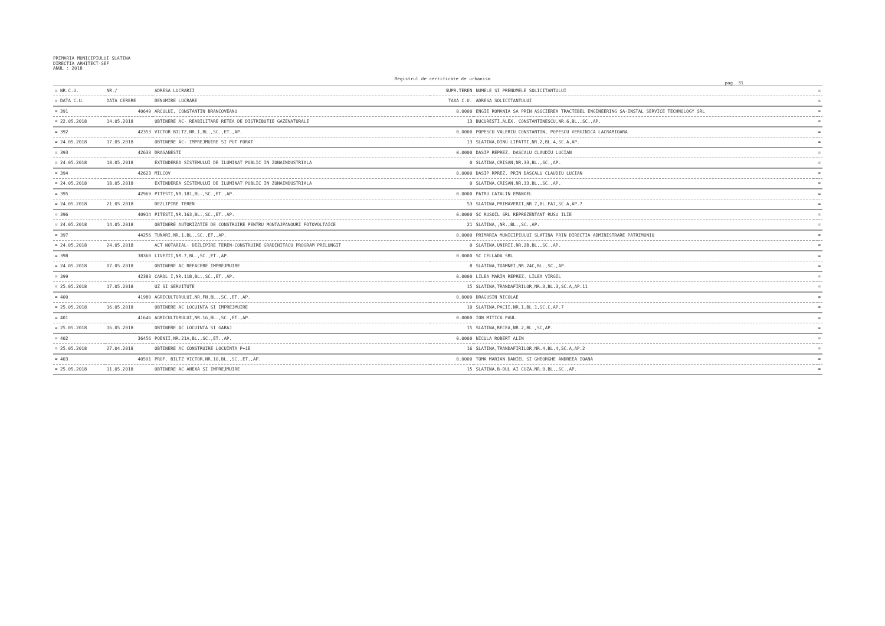PRIMARIA MUNICIPIULUI SLATINA
DIRECTIA ARHITECT-SEF
ANUL : 2018
Registrul de certificate de urbanism
pag. 31
| = NR.C.U. | NR./ | ADRESA LUCRARII | SUPR.TEREN | NUMELE SI PRENUMELE SOLICITANTULUI | = |
| --- | --- | --- | --- | --- | --- |
| = DATA C.U. | DATA CERERE | DENUMIRE LUCRARE | TAXA C.U. | ADRESA SOLICITANTULUI | = |
| = 391 | 40649 | ARCULUI, CONSTANTIN BRANCOVEANU | 0.0000 | ENGIE ROMANIA SA PRIN ASOCIEREA TRACTEBEL ENGINEERING SA-INSTAL SERVICE TECHNOLOGY SRL | = |
| = 22.05.2018 | 14.05.2018 | OBTINERE AC- REABILITARE RETEA DE DISTRIBUTIE GAZENATURALE | 13 | BUCURESTI,ALEX. CONSTANTINESCU,NR.6,BL.,SC.,AP. | = |
| = 392 | 42353 | VICTOR BILTZ,NR.1,BL.,SC.,ET.,AP. | 0.0000 | POPESCU VALERIU CONSTANTIN, POPESCU VERGINICA LACRAMIOARA | = |
| = 24.05.2018 | 17.05.2018 | OBTINERE AC- IMPREJMUIRE SI PUT FORAT | 13 | SLATINA,DINU LIPATTI,NR.2,BL.4,SC.A,AP. | = |
| = 393 | 42633 | DRAGANESTI | 0.0000 | DASIP REPREZ. DASCALU CLAUDIU LUCIAN | = |
| = 24.05.2018 | 18.05.2018 | EXTINDEREA SISTEMULUI DE ILUMINAT PUBLIC IN ZONAINDUSTRIALA | 0 | SLATINA,CRISAN,NR.33,BL.,SC.,AP. | = |
| = 394 | 42623 | MILCOV | 0.0000 | DASIP RPREZ. PRIN DASCALU CLAUDIU LUCIAN | = |
| = 24.05.2018 | 18.05.2018 | EXTINDEREA SISTEMULUI DE ILUMINAT PUBLIC IN ZONAINDUSTRIALA | 0 | SLATINA,CRISAN,NR.33,BL.,SC.,AP. | = |
| = 395 | 42969 | PITESTI,NR.181,BL.,SC.,ET.,AP. | 0.0000 | PATRU CATALIN EMANOEL | = |
| = 24.05.2018 | 21.05.2018 | DEZLIPIRE TEREN | 53 | SLATINA,PRIMAVERII,NR.7,BL.FA7,SC.A,AP.7 | = |
| = 396 | 40914 | PITESTI,NR.163,BL.,SC.,ET.,AP. | 0.0000 | SC RUSOIL SRL REPREZENTANT RUSU ILIE | = |
| = 24.05.2018 | 14.05.2018 | OBTINERE AUTORIZATIE DE CONSTRUIRE PENTRU MONTAJPANOURI FOTOVOLTAICE | 21 | SLATINA,,NR.,BL.,SC.,AP. | = |
| = 397 | 44256 | TUNARI,NR.1,BL.,SC.,ET.,AP. | 0.0000 | PRIMARIA MUNICIPIULUI SLATINA PRIN DIRECTIA ADMINISTRARE PATRIMONIU | = |
| = 24.05.2018 | 24.05.2018 | ACT NOTARIAL- DEZLIPIRE TEREN-CONSTRUIRE GRADINITACU PROGRAM PRELUNGIT | 0 | SLATINA,UNIRII,NR.2B,BL.,SC.,AP. | = |
| = 398 | 38360 | LIVEZII,NR.7,BL.,SC.,ET.,AP. | 0.0000 | SC CELLADA SRL | = |
| = 24.05.2018 | 07.05.2018 | OBTINERE AC REFACERE IMPREJMUIRE | 8 | SLATINA,TOAMNEI,NR.24C,BL.,SC.,AP. | = |
| = 399 | 42383 | CAROL I,NR.11B,BL.,SC.,ET.,AP. | 0.0000 | LILEA MARIN REPREZ. LILEA VIRGIL | = |
| = 25.05.2018 | 17.05.2018 | UZ SI SERVITUTE | 15 | SLATINA,TRANDAFIRILOR,NR.3,BL.3,SC.A,AP.11 | = |
| = 400 | 41980 | AGRICULTORULUI,NR.FN,BL.,SC.,ET.,AP. | 0.0000 | DRAGUSIN NICOLAE | = |
| = 25.05.2018 | 16.05.2018 | OBTINERE AC LOCUINTA SI IMPREJMUIRE | 10 | SLATINA,PACII,NR.1,BL.1,SC.C,AP.7 | = |
| = 401 | 41646 | AGRICULTORULUI,NR.16,BL.,SC.,ET.,AP. | 0.0000 | ION MITICA PAUL | = |
| = 25.05.2018 | 16.05.2018 | OBTINERE AC LOCUINTA SI GARAJ | 15 | SLATINA,RECEA,NR.2,BL.,SC,AP. | = |
| = 402 | 36456 | POENII,NR.21A,BL.,SC.,ET.,AP. | 0.0000 | NICULA ROBERT ALIN | = |
| = 25.05.2018 | 27.04.2018 | OBTINERE AC CONSTRUIRE LOCUINTA P+1E | 16 | SLATINA,TRANDAFIRILOR,NR.4,BL.4,SC.A,AP.2 | = |
| = 403 | 40591 | PROF. BILTZ VICTOR,NR.10,BL.,SC.,ET.,AP. | 0.0000 | TOMA MARIAN DANIEL SI GHEORGHE ANDREEA IOANA | = |
| = 25.05.2018 | 11.05.2018 | OBTINERE AC ANEXA SI IMPREJMUIRE | 15 | SLATINA,B-DUL AI CUZA,NR.9,BL.,SC.,AP. | = |